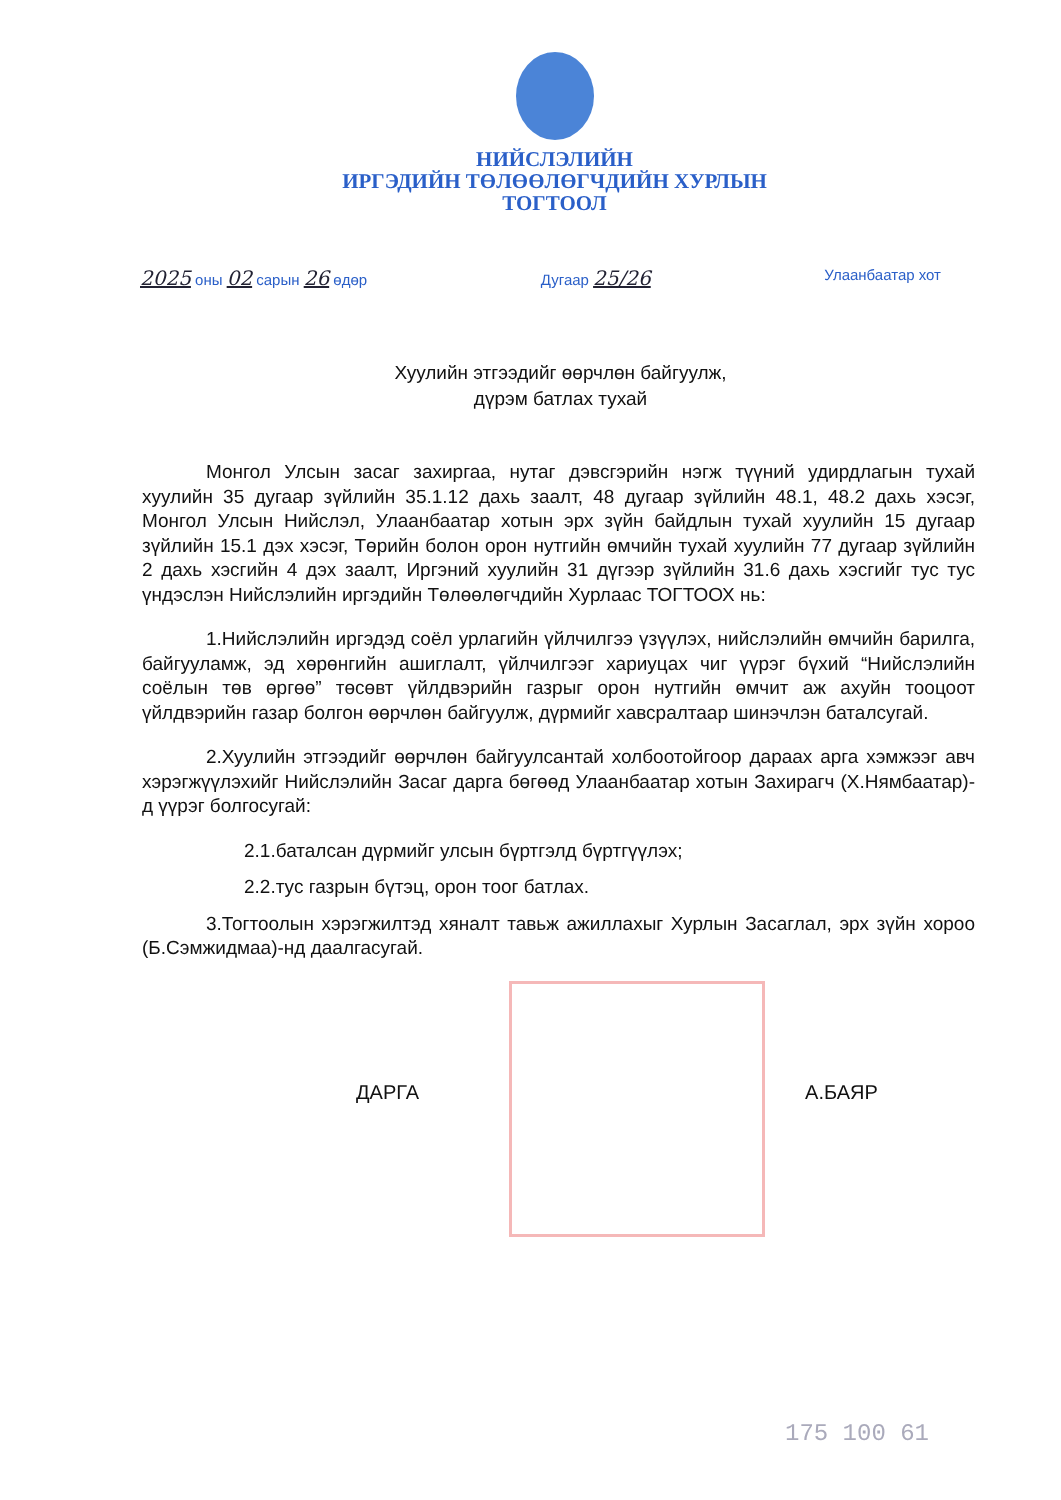НИЙСЛЭЛИЙН
ИРГЭДИЙН ТӨЛӨӨЛӨГЧДИЙН ХУРЛЫН
ТОГТООЛ
2025 оны 02 сарын 26 өдөр Дугаар 25/26 Улаанбаатар хот
Хуулийн этгээдийг өөрчлөн байгуулж,
дүрэм батлах тухай
Монгол Улсын засаг захиргаа, нутаг дэвсгэрийн нэгж түүний удирдлагын тухай хуулийн 35 дугаар зүйлийн 35.1.12 дахь заалт, 48 дугаар зүйлийн 48.1, 48.2 дахь хэсэг, Монгол Улсын Нийслэл, Улаанбаатар хотын эрх зүйн байдлын тухай хуулийн 15 дугаар зүйлийн 15.1 дэх хэсэг, Төрийн болон орон нутгийн өмчийн тухай хуулийн 77 дугаар зүйлийн 2 дахь хэсгийн 4 дэх заалт, Иргэний хуулийн 31 дүгээр зүйлийн 31.6 дахь хэсгийг тус тус үндэслэн Нийслэлийн иргэдийн Төлөөлөгчдийн Хурлаас ТОГТООХ нь:
1.Нийслэлийн иргэдэд соёл урлагийн үйлчилгээ үзүүлэх, нийслэлийн өмчийн барилга, байгууламж, эд хөрөнгийн ашиглалт, үйлчилгээг хариуцах чиг үүрэг бүхий “Нийслэлийн соёлын төв өргөө” төсөвт үйлдвэрийн газрыг орон нутгийн өмчит аж ахуйн тооцоот үйлдвэрийн газар болгон өөрчлөн байгуулж, дүрмийг хавсралтаар шинэчлэн баталсугай.
2.Хуулийн этгээдийг өөрчлөн байгуулсантай холбоотойгоор дараах арга хэмжээг авч хэрэгжүүлэхийг Нийслэлийн Засаг дарга бөгөөд Улаанбаатар хотын Захирагч (Х.Нямбаатар)-д үүрэг болгосугай:
2.1.баталсан дүрмийг улсын бүртгэлд бүртгүүлэх;
2.2.тус газрын бүтэц, орон тоог батлах.
3.Тогтоолын хэрэгжилтэд хяналт тавьж ажиллахыг Хурлын Засаглал, эрх зүйн хороо (Б.Сэмжидмаа)-нд даалгасугай.
ДАРГА А.БАЯР
175 100 61